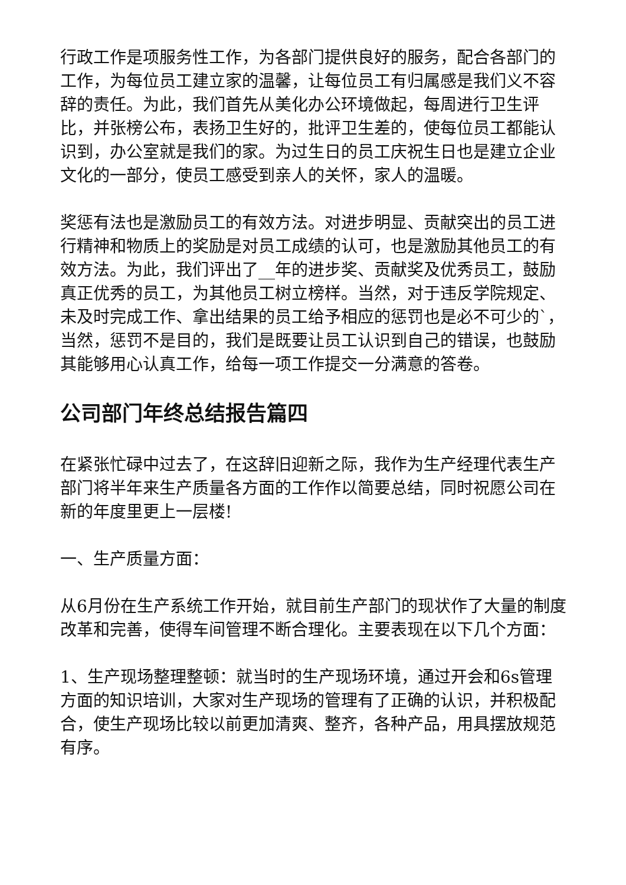行政工作是项服务性工作，为各部门提供良好的服务，配合各部门的工作，为每位员工建立家的温馨，让每位员工有归属感是我们义不容辞的责任。为此，我们首先从美化办公环境做起，每周进行卫生评比，并张榜公布，表扬卫生好的，批评卫生差的，使每位员工都能认识到，办公室就是我们的家。为过生日的员工庆祝生日也是建立企业文化的一部分，使员工感受到亲人的关怀，家人的温暖。
奖惩有法也是激励员工的有效方法。对进步明显、贡献突出的员工进行精神和物质上的奖励是对员工成绩的认可，也是激励其他员工的有效方法。为此，我们评出了__年的进步奖、贡献奖及优秀员工，鼓励真正优秀的员工，为其他员工树立榜样。当然，对于违反学院规定、未及时完成工作、拿出结果的员工给予相应的惩罚也是必不可少的`，当然，惩罚不是目的，我们是既要让员工认识到自己的错误，也鼓励其能够用心认真工作，给每一项工作提交一分满意的答卷。
公司部门年终总结报告篇四
在紧张忙碌中过去了，在这辞旧迎新之际，我作为生产经理代表生产部门将半年来生产质量各方面的工作作以简要总结，同时祝愿公司在新的年度里更上一层楼!
一、生产质量方面：
从6月份在生产系统工作开始，就目前生产部门的现状作了大量的制度改革和完善，使得车间管理不断合理化。主要表现在以下几个方面：
1、生产现场整理整顿：就当时的生产现场环境，通过开会和6s管理方面的知识培训，大家对生产现场的管理有了正确的认识，并积极配合，使生产现场比较以前更加清爽、整齐，各种产品，用具摆放规范有序。